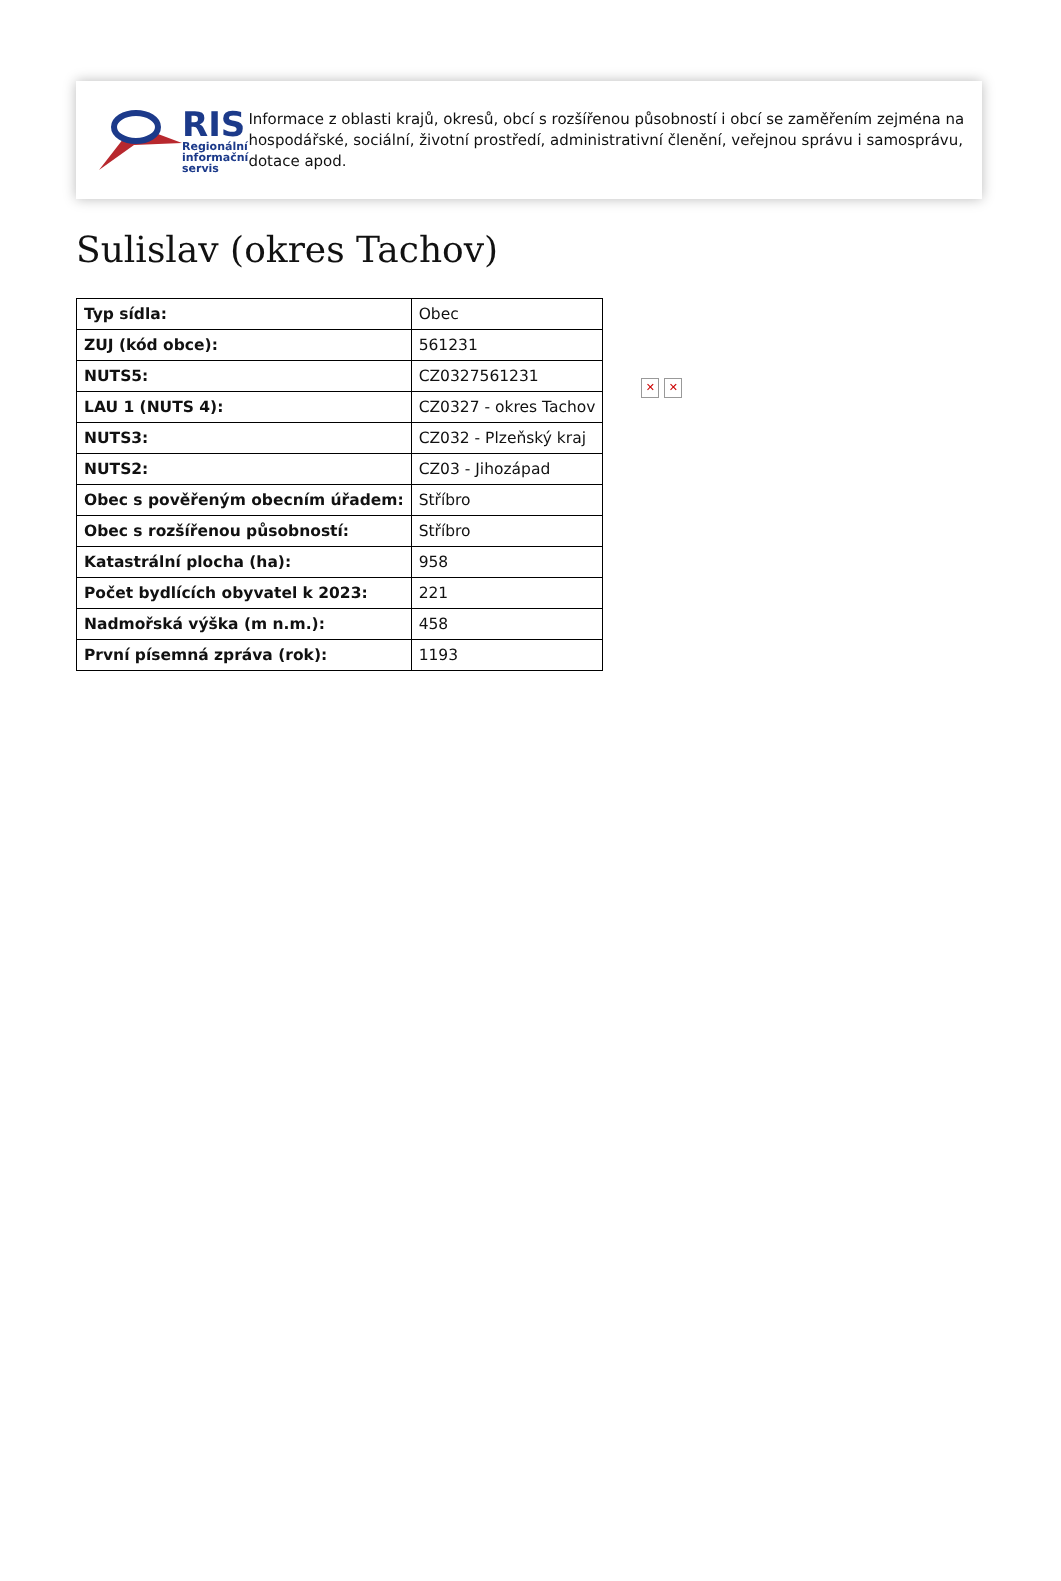RIS
Regionální
informační
servis
Informace z oblasti krajů, okresů, obcí s rozšířenou působností i obcí se zaměřením zejména na hospodářské, sociální, životní prostředí, administrativní členění, veřejnou správu i samosprávu, dotace apod.
Sulislav (okres Tachov)
| Typ sídla: | Obec |
| ZUJ (kód obce): | 561231 |
| NUTS5: | CZ0327561231 |
| LAU 1 (NUTS 4): | CZ0327 - okres Tachov |
| NUTS3: | CZ032 - Plzeňský kraj |
| NUTS2: | CZ03 - Jihozápad |
| Obec s pověřeným obecním úřadem: | Stříbro |
| Obec s rozšířenou působností: | Stříbro |
| Katastrální plocha (ha): | 958 |
| Počet bydlících obyvatel k 2023: | 221 |
| Nadmořská výška (m n.m.): | 458 |
| První písemná zpráva (rok): | 1193 |
✕ ✕